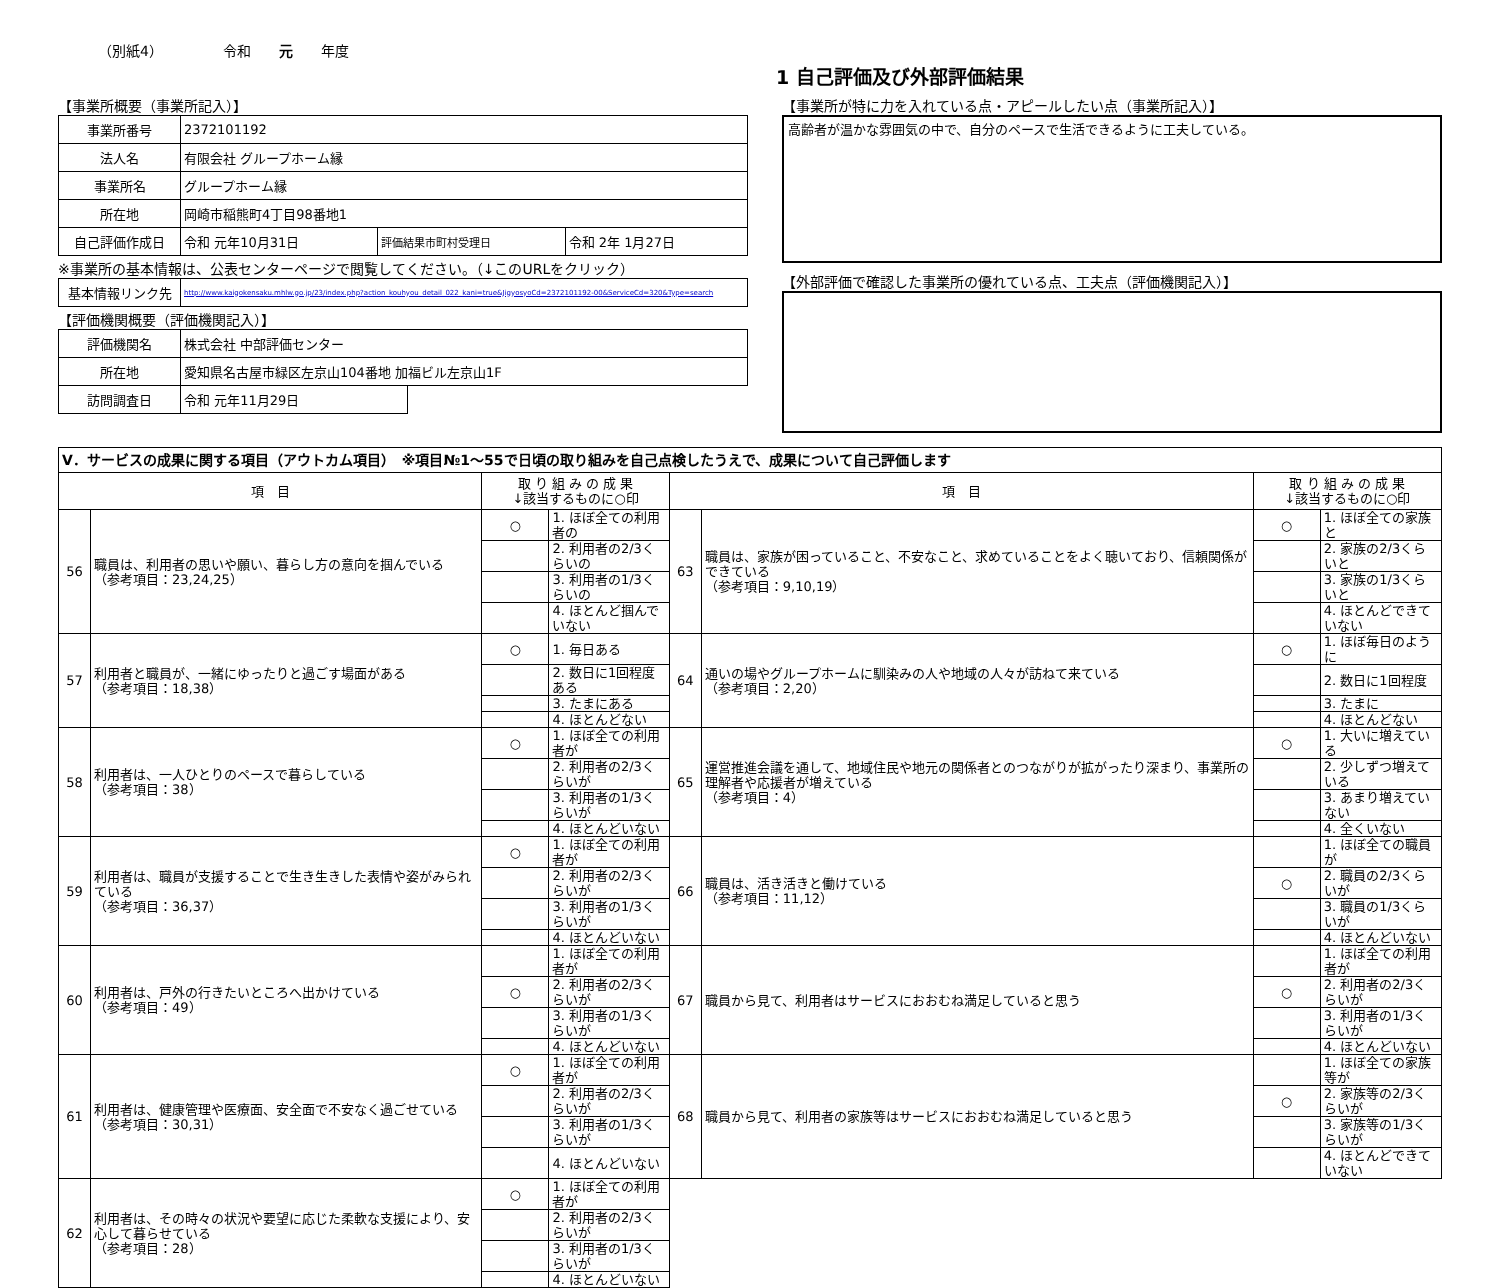（別紙4） 令和　　元　　年度
1 自己評価及び外部評価結果
【事業所概要（事業所記入）】
| 事業所番号 | 2372101192 | | |
| 法人名 | 有限会社 グループホーム縁 | | |
| 事業所名 | グループホーム縁 | | |
| 所在地 | 岡崎市稲熊町4丁目98番地1 | | |
| 自己評価作成日 | 令和 元年10月31日 | 評価結果市町村受理日 | 令和 2年 1月27日 |
※事業所の基本情報は、公表センターページで閲覧してください。（↓このURLをクリック）
| 基本情報リンク先 | http://www.kaigokensaku.mhlw.go.jp/23/index.php?action_kouhyou_detail_022_kani=true&JigyosyoCd=2372101192-00&ServiceCd=320&Type=search |
【評価機関概要（評価機関記入）】
| 評価機関名 | 株式会社 中部評価センター | |
| 所在地 | 愛知県名古屋市緑区左京山104番地 加福ビル左京山1F | |
| 訪問調査日 | 令和 元年11月29日 | |
【事業所が特に力を入れている点・アピールしたい点（事業所記入）】
高齢者が温かな雰囲気の中で、自分のペースで生活できるように工夫している。
【外部評価で確認した事業所の優れている点、工夫点（評価機関記入）】
| Ⅴ．サービスの成果に関する項目（アウトカム項目） ※項目№1～55で日頃の取り組みを自己点検したうえで、成果について自己評価します | | | | | | | |
| 項 目 | | 取 り 組 み の 成 果 ↓該当するものに○印 | | 項 目 | | 取 り 組 み の 成 果 ↓該当するものに○印 | |
| 56 | 職員は、利用者の思いや願い、暮らし方の意向を掴んでいる （参考項目：23,24,25） | ○ | 1. ほぼ全ての利用者の | 63 | 職員は、家族が困っていること、不安なこと、求めていることをよく聴いており、信頼関係ができている （参考項目：9,10,19） | ○ | 1. ほぼ全ての家族と |
| | | | 2. 利用者の2/3くらいの | | | | 2. 家族の2/3くらいと |
| | | | 3. 利用者の1/3くらいの | | | | 3. 家族の1/3くらいと |
| | | | 4. ほとんど掴んでいない | | | | 4. ほとんどできていない |
| 57 | 利用者と職員が、一緒にゆったりと過ごす場面がある （参考項目：18,38） | ○ | 1. 毎日ある | 64 | 通いの場やグループホームに馴染みの人や地域の人々が訪ねて来ている （参考項目：2,20） | ○ | 1. ほぼ毎日のように |
| | | | 2. 数日に1回程度ある | | | | 2. 数日に1回程度 |
| | | | 3. たまにある | | | | 3. たまに |
| | | | 4. ほとんどない | | | | 4. ほとんどない |
| 58 | 利用者は、一人ひとりのペースで暮らしている （参考項目：38） | ○ | 1. ほぼ全ての利用者が | 65 | 運営推進会議を通して、地域住民や地元の関係者とのつながりが拡がったり深まり、事業所の理解者や応援者が増えている （参考項目：4） | ○ | 1. 大いに増えている |
| | | | 2. 利用者の2/3くらいが | | | | 2. 少しずつ増えている |
| | | | 3. 利用者の1/3くらいが | | | | 3. あまり増えていない |
| | | | 4. ほとんどいない | | | | 4. 全くいない |
| 59 | 利用者は、職員が支援することで生き生きした表情や姿がみられている （参考項目：36,37） | ○ | 1. ほぼ全ての利用者が | 66 | 職員は、活き活きと働けている （参考項目：11,12） | | 1. ほぼ全ての職員が |
| | | | 2. 利用者の2/3くらいが | | | ○ | 2. 職員の2/3くらいが |
| | | | 3. 利用者の1/3くらいが | | | | 3. 職員の1/3くらいが |
| | | | 4. ほとんどいない | | | | 4. ほとんどいない |
| 60 | 利用者は、戸外の行きたいところへ出かけている （参考項目：49） | | 1. ほぼ全ての利用者が | 67 | 職員から見て、利用者はサービスにおおむね満足していると思う | | 1. ほぼ全ての利用者が |
| | | ○ | 2. 利用者の2/3くらいが | | | ○ | 2. 利用者の2/3くらいが |
| | | | 3. 利用者の1/3くらいが | | | | 3. 利用者の1/3くらいが |
| | | | 4. ほとんどいない | | | | 4. ほとんどいない |
| 61 | 利用者は、健康管理や医療面、安全面で不安なく過ごせている （参考項目：30,31） | ○ | 1. ほぼ全ての利用者が | 68 | 職員から見て、利用者の家族等はサービスにおおむね満足していると思う | | 1. ほぼ全ての家族等が |
| | | | 2. 利用者の2/3くらいが | | | ○ | 2. 家族等の2/3くらいが |
| | | | 3. 利用者の1/3くらいが | | | | 3. 家族等の1/3くらいが |
| | | | 4. ほとんどいない | | | | 4. ほとんどできていない |
| 62 | 利用者は、その時々の状況や要望に応じた柔軟な支援により、安心して暮らせている （参考項目：28） | ○ | 1. ほぼ全ての利用者が | | | | |
| | | | 2. 利用者の2/3くらいが | | | | |
| | | | 3. 利用者の1/3くらいが | | | | |
| | | | 4. ほとんどいない | | | | |